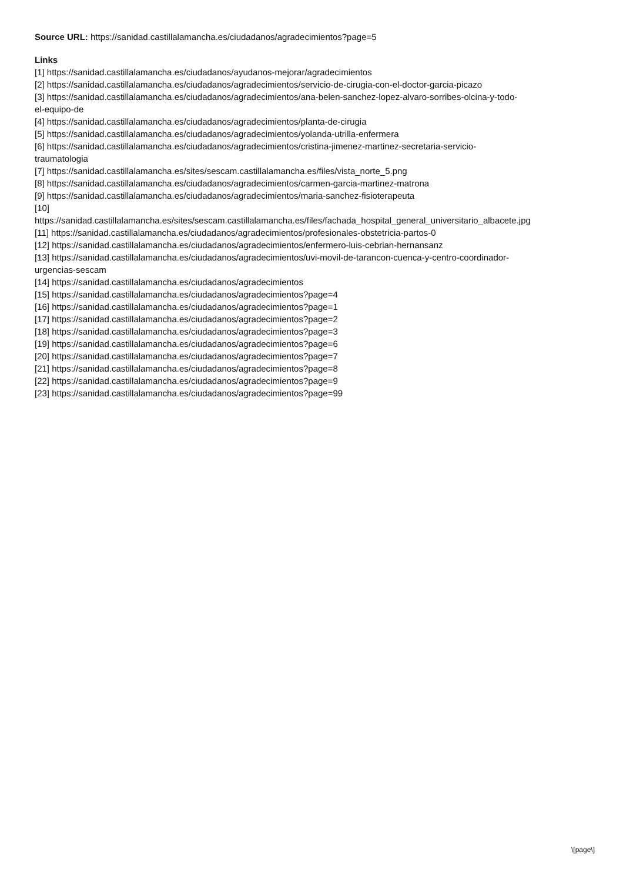Source URL: https://sanidad.castillalamancha.es/ciudadanos/agradecimientos?page=5
Links
[1] https://sanidad.castillalamancha.es/ciudadanos/ayudanos-mejorar/agradecimientos
[2] https://sanidad.castillalamancha.es/ciudadanos/agradecimientos/servicio-de-cirugia-con-el-doctor-garcia-picazo
[3] https://sanidad.castillalamancha.es/ciudadanos/agradecimientos/ana-belen-sanchez-lopez-alvaro-sorribes-olcina-y-todo-
el-equipo-de
[4] https://sanidad.castillalamancha.es/ciudadanos/agradecimientos/planta-de-cirugia
[5] https://sanidad.castillalamancha.es/ciudadanos/agradecimientos/yolanda-utrilla-enfermera
[6] https://sanidad.castillalamancha.es/ciudadanos/agradecimientos/cristina-jimenez-martinez-secretaria-servicio-
traumatologia
[7] https://sanidad.castillalamancha.es/sites/sescam.castillalamancha.es/files/vista_norte_5.png
[8] https://sanidad.castillalamancha.es/ciudadanos/agradecimientos/carmen-garcia-martinez-matrona
[9] https://sanidad.castillalamancha.es/ciudadanos/agradecimientos/maria-sanchez-fisioterapeuta
[10]
https://sanidad.castillalamancha.es/sites/sescam.castillalamancha.es/files/fachada_hospital_general_universitario_albacete.jpg
[11] https://sanidad.castillalamancha.es/ciudadanos/agradecimientos/profesionales-obstetricia-partos-0
[12] https://sanidad.castillalamancha.es/ciudadanos/agradecimientos/enfermero-luis-cebrian-hernansanz
[13] https://sanidad.castillalamancha.es/ciudadanos/agradecimientos/uvi-movil-de-tarancon-cuenca-y-centro-coordinador-
urgencias-sescam
[14] https://sanidad.castillalamancha.es/ciudadanos/agradecimientos
[15] https://sanidad.castillalamancha.es/ciudadanos/agradecimientos?page=4
[16] https://sanidad.castillalamancha.es/ciudadanos/agradecimientos?page=1
[17] https://sanidad.castillalamancha.es/ciudadanos/agradecimientos?page=2
[18] https://sanidad.castillalamancha.es/ciudadanos/agradecimientos?page=3
[19] https://sanidad.castillalamancha.es/ciudadanos/agradecimientos?page=6
[20] https://sanidad.castillalamancha.es/ciudadanos/agradecimientos?page=7
[21] https://sanidad.castillalamancha.es/ciudadanos/agradecimientos?page=8
[22] https://sanidad.castillalamancha.es/ciudadanos/agradecimientos?page=9
[23] https://sanidad.castillalamancha.es/ciudadanos/agradecimientos?page=99
\[page\]